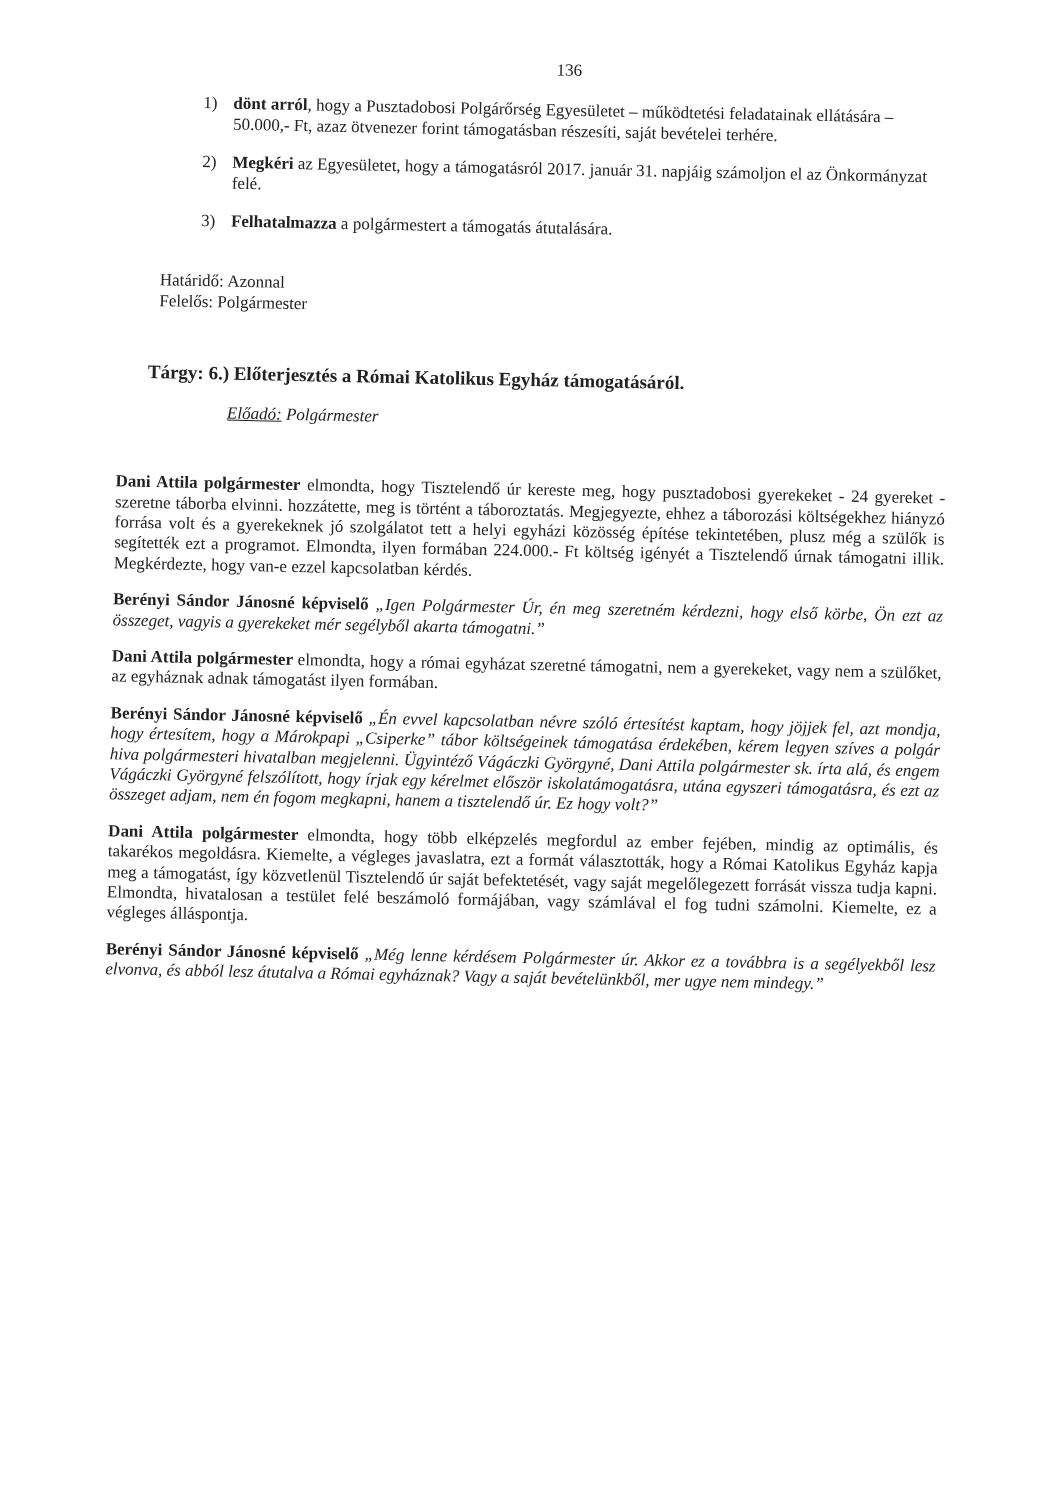136
1) dönt arról, hogy a Pusztadobosi Polgárőrség Egyesületet – működtetési feladatainak ellátására – 50.000,- Ft, azaz ötvenezer forint támogatásban részesíti, saját bevételei terhére.
2) Megkéri az Egyesületet, hogy a támogatásról 2017. január 31. napjáig számoljon el az Önkormányzat felé.
3) Felhatalmazza a polgármestert a támogatás átutalására.
Határidő: Azonnal
Felelős: Polgármester
Tárgy: 6.) Előterjesztés a Római Katolikus Egyház támogatásáról.
Előadó: Polgármester
Dani Attila polgármester elmondta, hogy Tisztelendő úr kereste meg, hogy pusztadobosi gyerekeket - 24 gyereket - szeretne táborba elvinni. hozzátette, meg is történt a táboroztatás. Megjegyezte, ehhez a táborozási költségekhez hiányzó forrása volt és a gyerekeknek jó szolgálatot tett a helyi egyházi közösség építése tekintetében, plusz még a szülők is segítették ezt a programot. Elmondta, ilyen formában 224.000.- Ft költség igényét a Tisztelendő úrnak támogatni illik. Megkérdezte, hogy van-e ezzel kapcsolatban kérdés.
Berényi Sándor Jánosné képviselő „Igen Polgármester Úr, én meg szeretném kérdezni, hogy első körbe, Ön ezt az összeget, vagyis a gyerekeket mér segélyből akarta támogatni.”
Dani Attila polgármester elmondta, hogy a római egyházat szeretné támogatni, nem a gyerekeket, vagy nem a szülőket, az egyháznak adnak támogatást ilyen formában.
Berényi Sándor Jánosné képviselő „Én evvel kapcsolatban névre szóló értesítést kaptam, hogy jöjjek fel, azt mondja, hogy értesítem, hogy a Márokpapi „Csiperke” tábor költségeinek támogatása érdekében, kérem legyen szíves a polgár hiva polgármesteri hivatalban megjelenni. Ügyintéző Vágáczki Györgyné, Dani Attila polgármester sk. írta alá, és engem Vágáczki Györgyné felszólított, hogy írjak egy kérelmet először iskolatámogatásra, utána egyszeri támogatásra, és ezt az összeget adjam, nem én fogom megkapni, hanem a tisztelendő úr. Ez hogy volt?”
Dani Attila polgármester elmondta, hogy több elképzelés megfordul az ember fejében, mindig az optimális, és takarékos megoldásra. Kiemelte, a végleges javaslatra, ezt a formát választották, hogy a Római Katolikus Egyház kapja meg a támogatást, így közvetlenül Tisztelendő úr saját befektetését, vagy saját megelőlegezett forrását vissza tudja kapni. Elmondta, hivatalosan a testület felé beszámoló formájában, vagy számlával el fog tudni számolni. Kiemelte, ez a végleges álláspontja.
Berényi Sándor Jánosné képviselő „Még lenne kérdésem Polgármester úr. Akkor ez a továbbra is a segélyekből lesz elvonva, és abból lesz átutalva a Római egyháznak? Vagy a saját bevételünkből, mer ugye nem mindegy.”